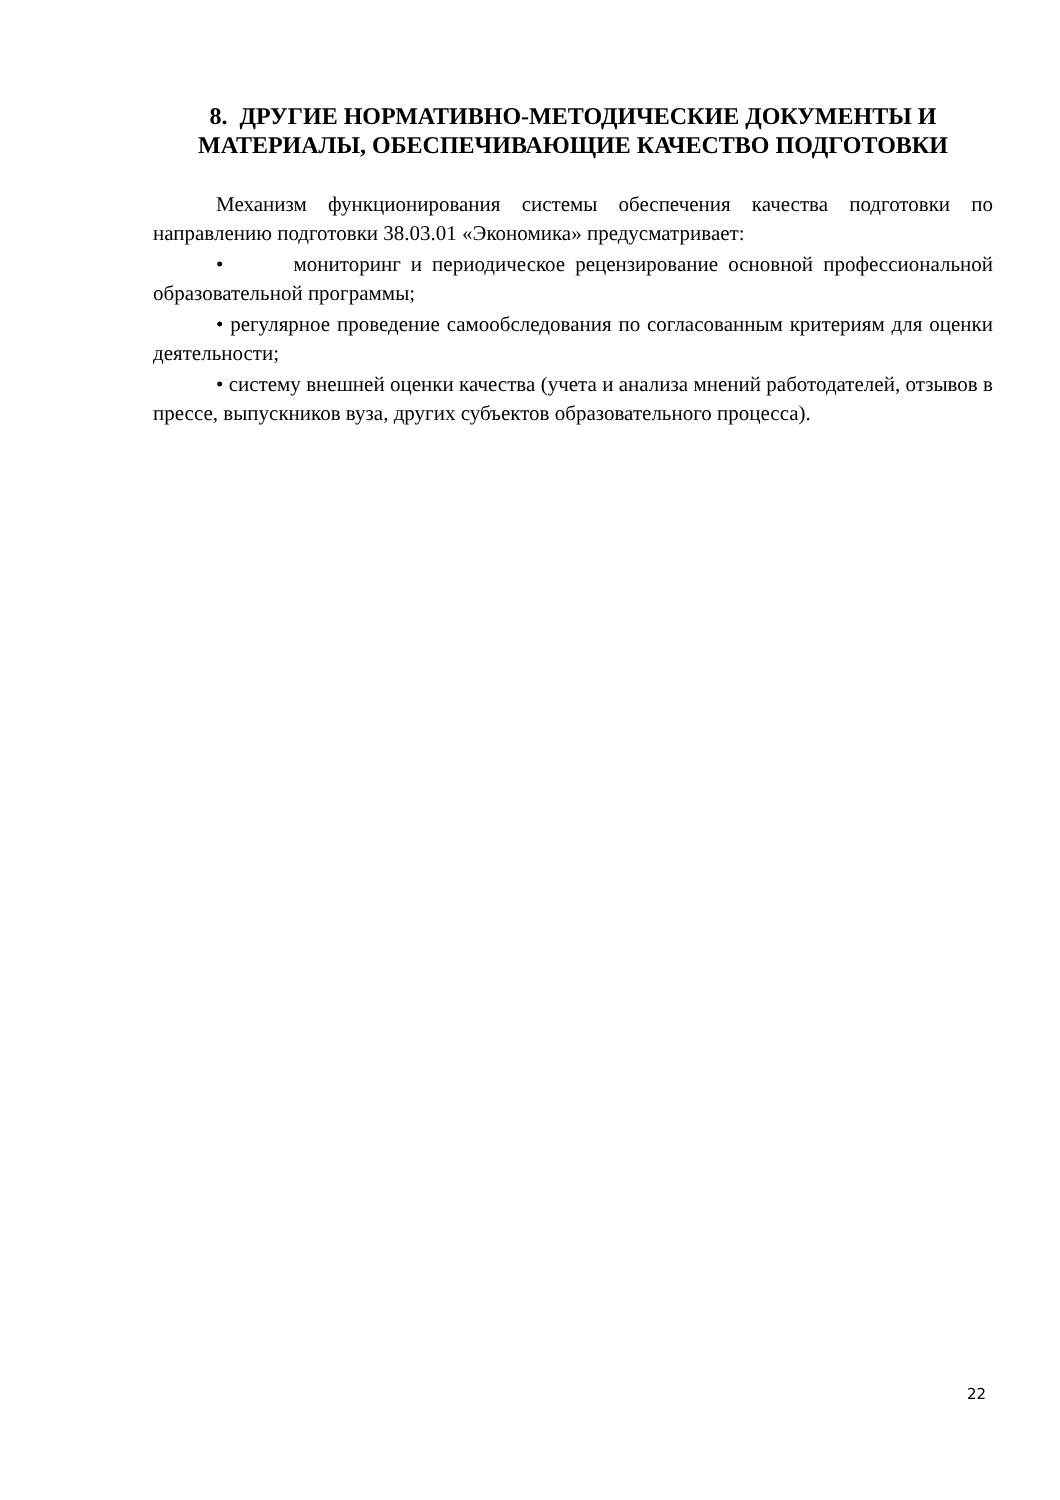8. ДРУГИЕ НОРМАТИВНО-МЕТОДИЧЕСКИЕ ДОКУМЕНТЫ И МАТЕРИАЛЫ, ОБЕСПЕЧИВАЮЩИЕ КАЧЕСТВО ПОДГОТОВКИ
Механизм функционирования системы обеспечения качества подготовки по направлению подготовки 38.03.01 «Экономика» предусматривает:
• мониторинг и периодическое рецензирование основной профессиональной образовательной программы;
• регулярное проведение самообследования по согласованным критериям для оценки деятельности;
• систему внешней оценки качества (учета и анализа мнений работодателей, отзывов в прессе, выпускников вуза, других субъектов образовательного процесса).
22